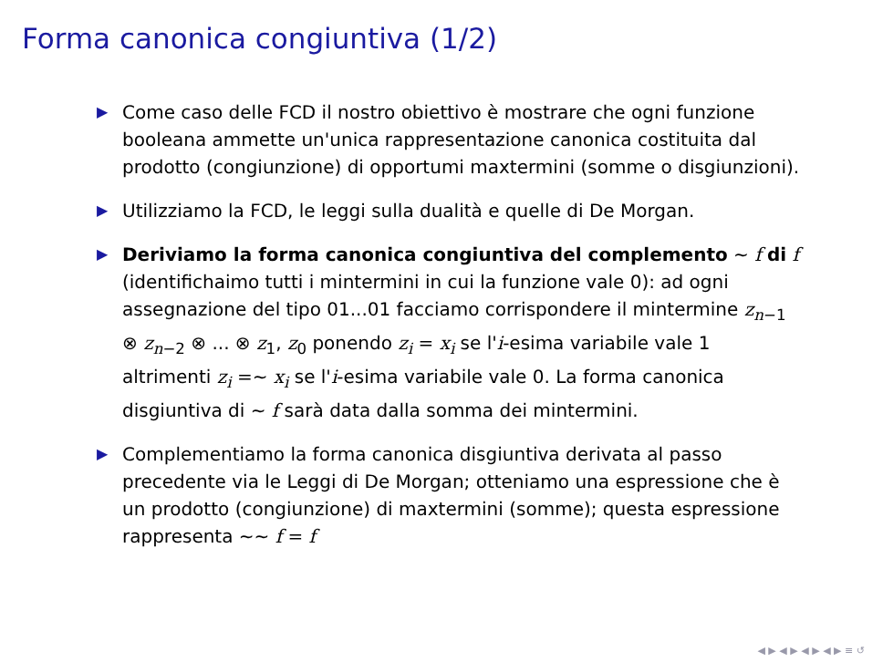Forma canonica congiuntiva (1/2)
▶ Come caso delle FCD il nostro obiettivo è mostrare che ogni funzione booleana ammette un'unica rappresentazione canonica costituita dal prodotto (congiunzione) di opportumi maxtermini (somme o disgiunzioni).
▶ Utilizziamo la FCD, le leggi sulla dualità e quelle di De Morgan.
▶ Deriviamo la forma canonica congiuntiva del complemento ∼ f di f (identifichaimo tutti i mintermini in cui la funzione vale 0): ad ogni assegnazione del tipo 01...01 facciamo corrispondere il mintermine z<sub>n−1</sub> ⊗ z<sub>n−2</sub> ⊗ ... ⊗ z<sub>1</sub>, z<sub>0</sub> ponendo z<sub>i</sub> = x<sub>i</sub> se l'i-esima variabile vale 1 altrimenti z<sub>i</sub> =∼ x<sub>i</sub> se l'i-esima variabile vale 0. La forma canonica disgiuntiva di ∼ f sarà data dalla somma dei mintermini.
▶ Complementiamo la forma canonica disgiuntiva derivata al passo precedente via le Leggi di De Morgan; otteniamo una espressione che è un prodotto (congiunzione) di maxtermini (somme); questa espressione rappresenta ∼∼ f = f
◀ ▶ ◀ ▶ ◀ ▶ ◀ ▶ ≡ ↺